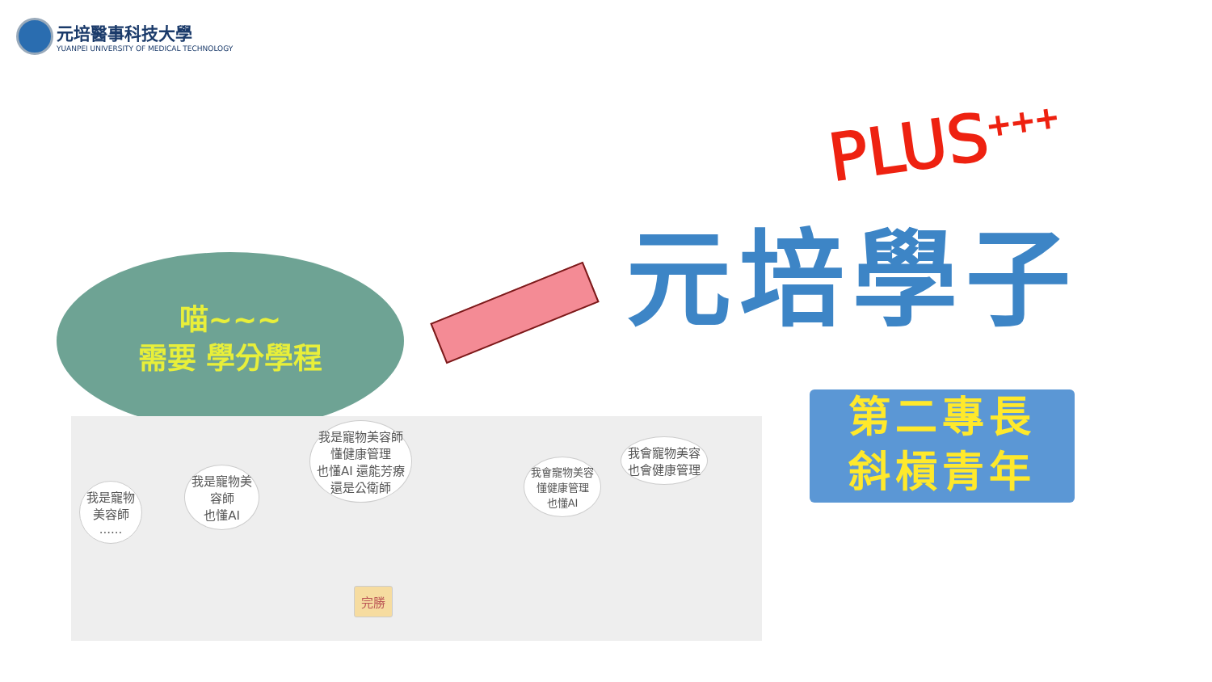元培醫事科技大學
YUANPEI UNIVERSITY OF MEDICAL TECHNOLOGY
PLUS<sup>+++</sup>
元培學子
喵~~~
需要 學分學程
我是寵物
美容師
......
我是寵物美
容師
也懂AI
我是寵物美容師
懂健康管理
也懂AI 還能芳療
還是公衛師
我會寵物美容
懂健康管理
也懂AI
我會寵物美容
也會健康管理
完勝
第二專長
斜槓青年